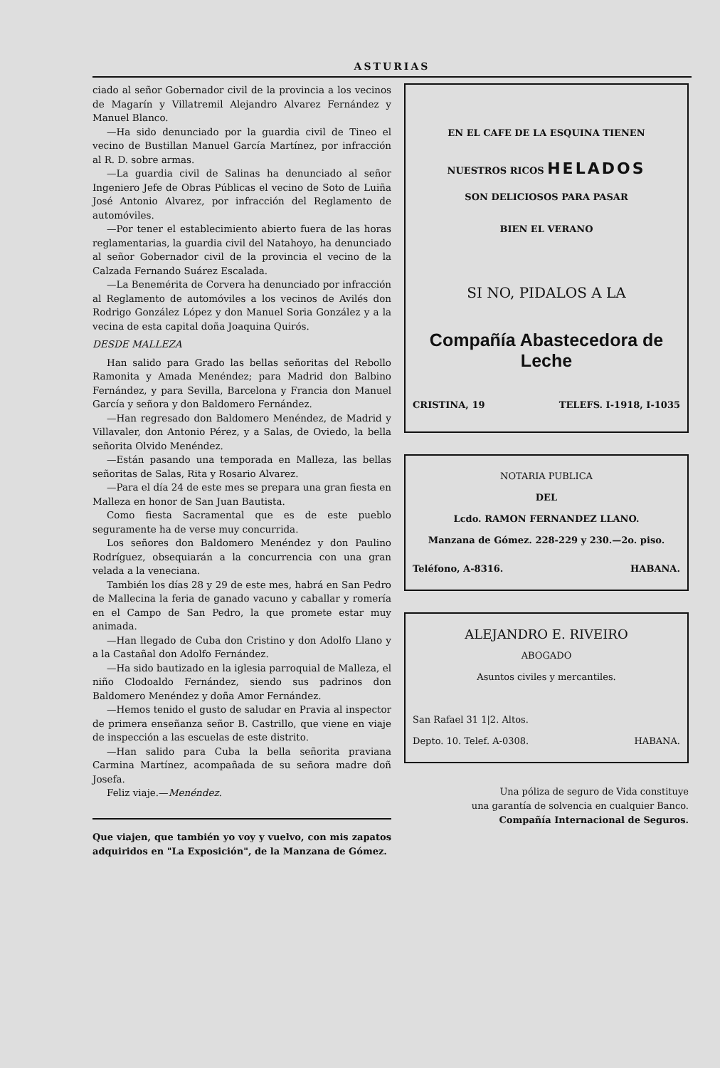ASTURIAS
ciado al señor Gobernador civil de la provincia a los vecinos de Magarín y Villatremil Alejandro Alvarez Fernández y Manuel Blanco.
—Ha sido denunciado por la guardia civil de Tineo el vecino de Bustillan Manuel García Martínez, por infracción al R. D. sobre armas.
—La guardia civil de Salinas ha denunciado al señor Ingeniero Jefe de Obras Públicas el vecino de Soto de Luiña José Antonio Alvarez, por infracción del Reglamento de automóviles.
—Por tener el establecimiento abierto fuera de las horas reglamentarias, la guardia civil del Natahoyo, ha denunciado al señor Gobernador civil de la provincia el vecino de la Calzada Fernando Suárez Escalada.
—La Benemérita de Corvera ha denunciado por infracción al Reglamento de automóviles a los vecinos de Avilés don Rodrigo González López y don Manuel Soria González y a la vecina de esta capital doña Joaquina Quirós.
DESDE MALLEZA
Han salido para Grado las bellas señoritas del Rebollo Ramonita y Amada Menéndez; para Madrid don Balbino Fernández, y para Sevilla, Barcelona y Francia don Manuel García y señora y don Baldomero Fernández.
—Han regresado don Baldomero Menéndez, de Madrid y Villavaler, don Antonio Pérez, y a Salas, de Oviedo, la bella señorita Olvido Menéndez.
—Están pasando una temporada en Malleza, las bellas señoritas de Salas, Rita y Rosario Alvarez.
—Para el día 24 de este mes se prepara una gran fiesta en Malleza en honor de San Juan Bautista.
Como fiesta Sacramental que es de este pueblo seguramente ha de verse muy concurrida.
Los señores don Baldomero Menéndez y don Paulino Rodríguez, obsequiarán a la concurrencia con una gran velada a la veneciana.
También los días 28 y 29 de este mes, habrá en San Pedro de Mallecina la feria de ganado vacuno y caballar y romería en el Campo de San Pedro, la que promete estar muy animada.
—Han llegado de Cuba don Cristino y don Adolfo Llano y a la Castañal don Adolfo Fernández.
—Ha sido bautizado en la iglesia parroquial de Malleza, el niño Clodoaldo Fernández, siendo sus padrinos don Baldomero Menéndez y doña Amor Fernández.
—Hemos tenido el gusto de saludar en Pravia al inspector de primera enseñanza señor B. Castrillo, que viene en viaje de inspección a las escuelas de este distrito.
—Han salido para Cuba la bella señorita praviana Carmina Martínez, acompañada de su señora madre doñ Josefa.
Feliz viaje.—Menéndez.
Que viajen, que también yo voy y vuelvo, con mis zapatos adquiridos en "La Exposición", de la Manzana de Gómez.
EN EL CAFE DE LA ESQUINA TIENEN
NUESTROS RICOS HELADOS
SON DELICIOSOS PARA PASAR
BIEN EL VERANO
SI NO, PIDALOS A LA
Compañía Abastecedora de Leche
CRISTINA, 19 TELEFS. I-1918, I-1035
NOTARIA PUBLICA
DEL
Lcdo. RAMON FERNANDEZ LLANO.
Manzana de Gómez. 228-229 y 230.—2o. piso.
Teléfono, A-8316. HABANA.
ALEJANDRO E. RIVEIRO
ABOGADO
Asuntos civiles y mercantiles.
San Rafael 31 1|2. Altos.
Depto. 10. Telef. A-0308. HABANA.
Una póliza de seguro de Vida constituye
una garantía de solvencia en cualquier Banco.
Compañía Internacional de Seguros.